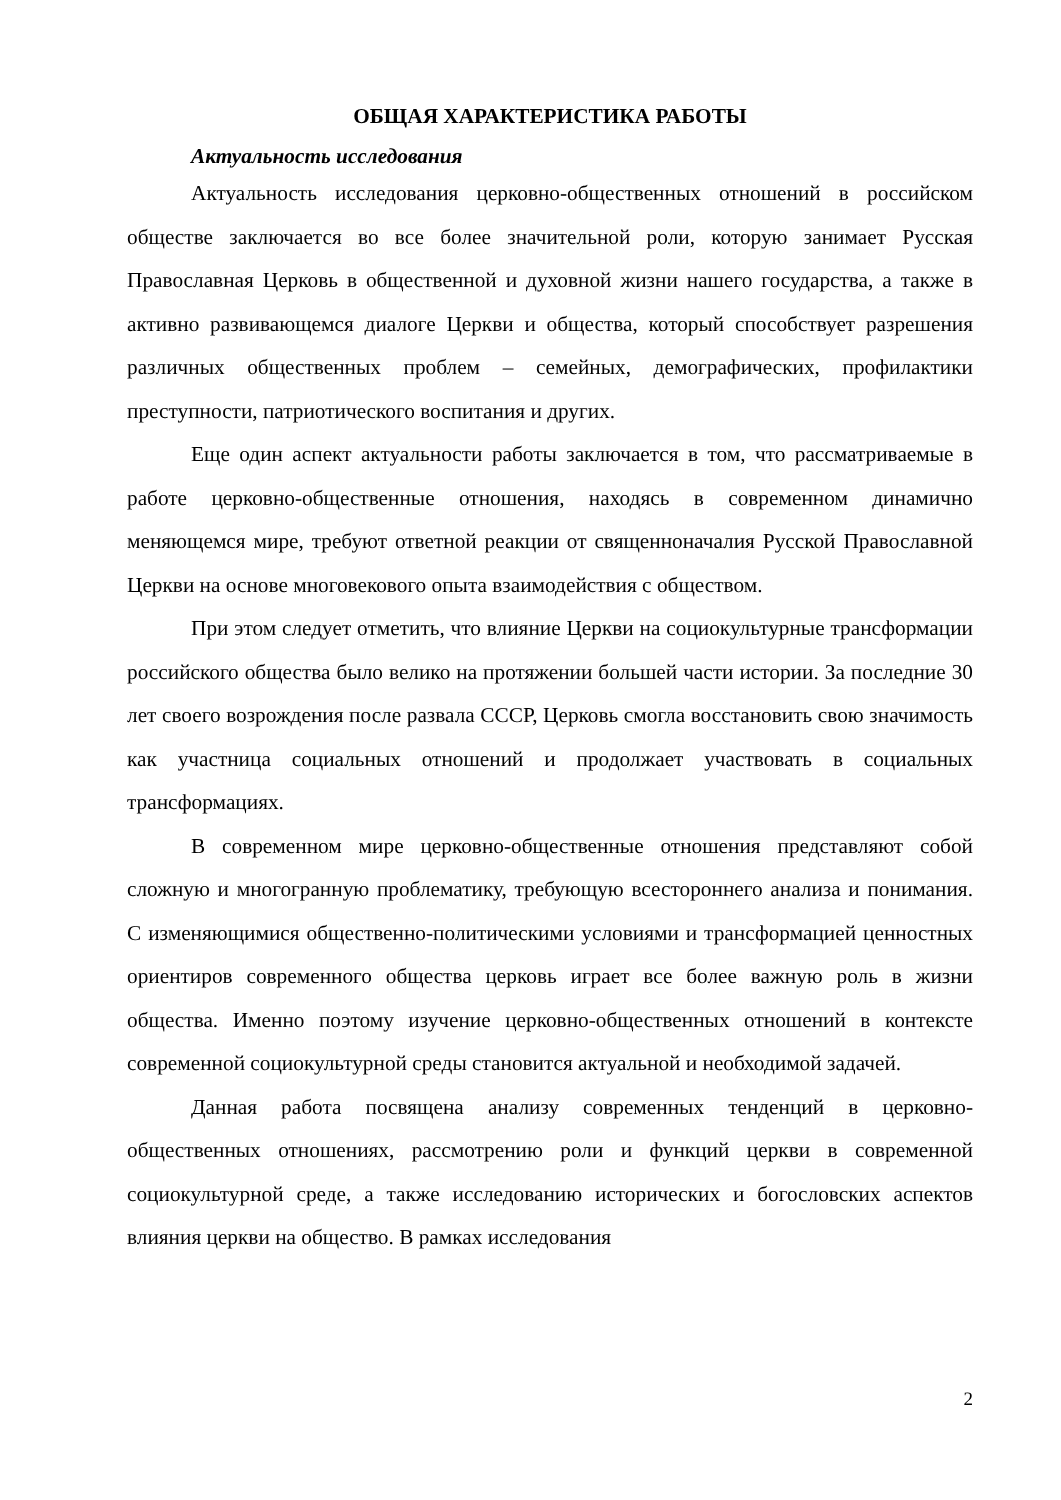ОБЩАЯ ХАРАКТЕРИСТИКА РАБОТЫ
Актуальность исследования
Актуальность исследования церковно-общественных отношений в российском обществе заключается во все более значительной роли, которую занимает Русская Православная Церковь в общественной и духовной жизни нашего государства, а также в активно развивающемся диалоге Церкви и общества, который способствует разрешения различных общественных проблем – семейных, демографических, профилактики преступности, патриотического воспитания и других.
Еще один аспект актуальности работы заключается в том, что рассматриваемые в работе церковно-общественные отношения, находясь в современном динамично меняющемся мире, требуют ответной реакции от священноначалия Русской Православной Церкви на основе многовекового опыта взаимодействия с обществом.
При этом следует отметить, что влияние Церкви на социокультурные трансформации российского общества было велико на протяжении большей части истории. За последние 30 лет своего возрождения после развала СССР, Церковь смогла восстановить свою значимость как участница социальных отношений и продолжает участвовать в социальных трансформациях.
В современном мире церковно-общественные отношения представляют собой сложную и многогранную проблематику, требующую всестороннего анализа и понимания. С изменяющимися общественно-политическими условиями и трансформацией ценностных ориентиров современного общества церковь играет все более важную роль в жизни общества. Именно поэтому изучение церковно-общественных отношений в контексте современной социокультурной среды становится актуальной и необходимой задачей.
Данная работа посвящена анализу современных тенденций в церковно-общественных отношениях, рассмотрению роли и функций церкви в современной социокультурной среде, а также исследованию исторических и богословских аспектов влияния церкви на общество. В рамках исследования
2